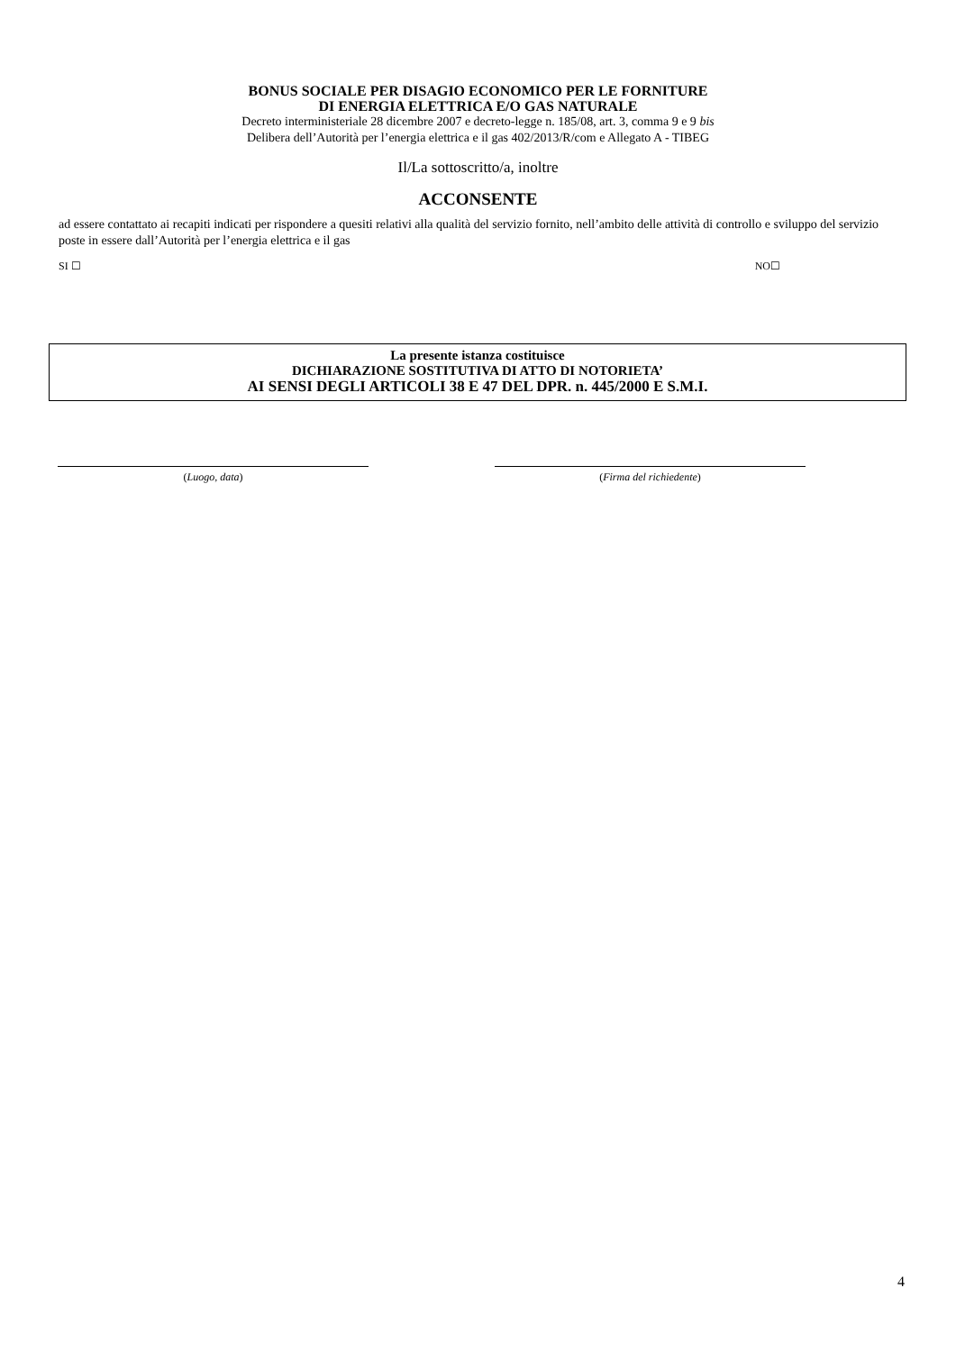BONUS SOCIALE PER DISAGIO ECONOMICO PER LE FORNITURE
DI ENERGIA ELETTRICA E/O GAS NATURALE
Decreto interministeriale 28 dicembre 2007 e decreto-legge n. 185/08, art. 3, comma 9 e 9 bis
Delibera dell’Autorità per l’energia elettrica e il gas 402/2013/R/com e Allegato A - TIBEG
Il/La sottoscritto/a, inoltre
ACCONSENTE
ad essere contattato ai recapiti indicati per rispondere a quesiti relativi alla qualità del servizio fornito, nell’ambito delle attività di controllo e sviluppo del servizio poste in essere dall’Autorità per l’energia elettrica e il gas
SI ☐ NO☐
La presente istanza costituisce
DICHIARAZIONE SOSTITUTIVA DI ATTO DI NOTORIETA’
AI SENSI DEGLI ARTICOLI 38 E 47 DEL DPR. n. 445/2000 E S.M.I.
(Luogo, data) (Firma del richiedente)
4